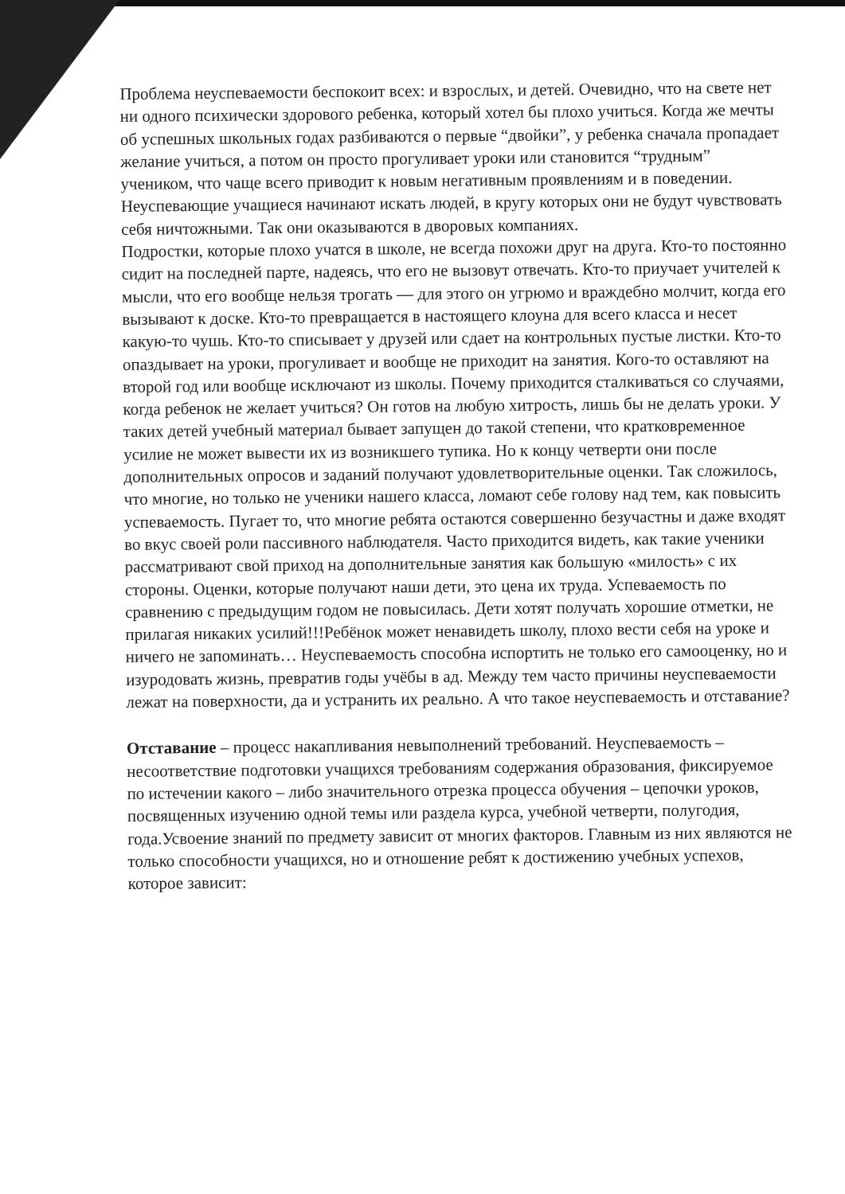Проблема неуспеваемости беспокоит всех: и взрослых, и детей. Очевидно, что на свете нет ни одного психически здорового ребенка, который хотел бы плохо учиться. Когда же мечты об успешных школьных годах разбиваются о первые “двойки”, у ребенка сначала пропадает желание учиться, а потом он просто прогуливает уроки или становится “трудным” учеником, что чаще всего приводит к новым негативным проявлениям и в поведении. Неуспевающие учащиеся начинают искать людей, в кругу которых они не будут чувствовать себя ничтожными. Так они оказываются в дворовых компаниях.
Подростки, которые плохо учатся в школе, не всегда похожи друг на друга. Кто-то постоянно сидит на последней парте, надеясь, что его не вызовут отвечать. Кто-то приучает учителей к мысли, что его вообще нельзя трогать — для этого он угрюмо и враждебно молчит, когда его вызывают к доске. Кто-то превращается в настоящего клоуна для всего класса и несет какую-то чушь. Кто-то списывает у друзей или сдает на контрольных пустые листки. Кто-то опаздывает на уроки, прогуливает и вообще не приходит на занятия. Кого-то оставляют на второй год или вообще исключают из школы. Почему приходится сталкиваться со случаями, когда ребенок не желает учиться? Он готов на любую хитрость, лишь бы не делать уроки. У таких детей учебный материал бывает запущен до такой степени, что кратковременное усилие не может вывести их из возникшего тупика. Но к концу четверти они после дополнительных опросов и заданий получают удовлетворительные оценки. Так сложилось, что многие, но только не ученики нашего класса, ломают себе голову над тем, как повысить успеваемость. Пугает то, что многие ребята остаются совершенно безучастны и даже входят во вкус своей роли пассивного наблюдателя. Часто приходится видеть, как такие ученики рассматривают свой приход на дополнительные занятия как большую «милость» с их стороны. Оценки, которые получают наши дети, это цена их труда. Успеваемость по сравнению с предыдущим годом не повысилась. Дети хотят получать хорошие отметки, не прилагая никаких усилий!!!Ребёнок может ненавидеть школу, плохо вести себя на уроке и ничего не запоминать… Неуспеваемость способна испортить не только его самооценку, но и изуродовать жизнь, превратив годы учёбы в ад. Между тем часто причины неуспеваемости лежат на поверхности, да и устранить их реально. А что такое неуспеваемость и отставание?
Отставание – процесс накапливания невыполнений требований. Неуспеваемость – несоответствие подготовки учащихся требованиям содержания образования, фиксируемое по истечении какого – либо значительного отрезка процесса обучения – цепочки уроков, посвященных изучению одной темы или раздела курса, учебной четверти, полугодия, года.Усвоение знаний по предмету зависит от многих факторов. Главным из них являются не только способности учащихся, но и отношение ребят к достижению учебных успехов, которое зависит: